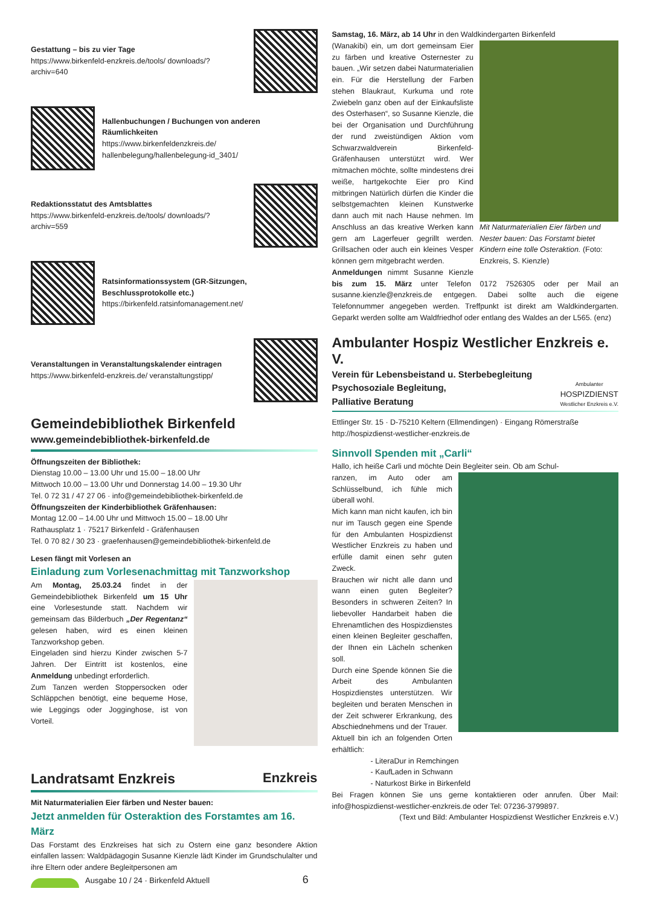Gestattung – bis zu vier Tage
https://www.birkenfeld-enzkreis.de/tools/ downloads/?archiv=640
Hallenbuchungen / Buchungen von anderen Räumlichkeiten
https://www.birkenfeldenzkreis.de/ hallenbelegung/hallenbelegung-id_3401/
Redaktionsstatut des Amtsblattes
https://www.birkenfeld-enzkreis.de/tools/ downloads/?archiv=559
Ratsinformationssystem (GR-Sitzungen, Beschlussprotokolle etc.)
https://birkenfeld.ratsinfomanagement.net/
Veranstaltungen in Veranstaltungskalender eintragen
https://www.birkenfeld-enzkreis.de/ veranstaltungstipp/
Gemeindebibliothek Birkenfeld
www.gemeindebibliothek-birkenfeld.de
Öffnungszeiten der Bibliothek:
Dienstag 10.00 – 13.00 Uhr und 15.00 – 18.00 Uhr
Mittwoch 10.00 – 13.00 Uhr und Donnerstag 14.00 – 19.30 Uhr
Tel. 0 72 31 / 47 27 06 · info@gemeindebibliothek-birkenfeld.de
Öffnungszeiten der Kinderbibliothek Gräfenhausen:
Montag 12.00 – 14.00 Uhr und Mittwoch 15.00 – 18.00 Uhr
Rathausplatz 1 · 75217 Birkenfeld - Gräfenhausen
Tel. 0 70 82 / 30 23 · graefenhausen@gemeindebibliothek-birkenfeld.de
Lesen fängt mit Vorlesen an
Einladung zum Vorlesenachmittag mit Tanzworkshop
Am Montag, 25.03.24 findet in der Gemeindebibliothek Birkenfeld um 15 Uhr eine Vorlesestunde statt. Nachdem wir gemeinsam das Bilderbuch „Der Regentanz“ gelesen haben, wird es einen kleinen Tanzworkshop geben.
Eingeladen sind hierzu Kinder zwischen 5-7 Jahren. Der Eintritt ist kostenlos, eine Anmeldung unbedingt erforderlich.
Zum Tanzen werden Stoppersocken oder Schläppchen benötigt, eine bequeme Hose, wie Leggings oder Jogginghose, ist von Vorteil.
Landratsamt Enzkreis
Enzkreis
Mit Naturmaterialien Eier färben und Nester bauen:
Jetzt anmelden für Osteraktion des Forstamtes am 16. März
Das Forstamt des Enzkreises hat sich zu Ostern eine ganz besondere Aktion einfallen lassen: Waldpädagogin Susanne Kienzle lädt Kinder im Grundschulalter und ihre Eltern oder andere Begleitpersonen am
Samstag, 16. März, ab 14 Uhr in den Waldkindergarten Birkenfeld
Mit Naturmaterialien Eier färben und Nester bauen: Das Forstamt bietet Kindern eine tolle Osteraktion. (Foto: Enzkreis, S. Kienzle)
(Wanakibi) ein, um dort gemeinsam Eier zu färben und kreative Osternester zu bauen. „Wir setzen dabei Naturmaterialien ein. Für die Herstellung der Farben stehen Blaukraut, Kurkuma und rote Zwiebeln ganz oben auf der Einkaufsliste des Osterhasen“, so Susanne Kienzle, die bei der Organisation und Durchführung der rund zweistündigen Aktion vom Schwarzwaldverein Birkenfeld-Gräfenhausen unterstützt wird. Wer mitmachen möchte, sollte mindestens drei weiße, hartgekochte Eier pro Kind mitbringen Natürlich dürfen die Kinder die selbstgemachten kleinen Kunstwerke dann auch mit nach Hause nehmen. Im Anschluss an das kreative Werken kann gern am Lagerfeuer gegrillt werden. Grillsachen oder auch ein kleines Vesper können gern mitgebracht werden.
Anmeldungen nimmt Susanne Kienzle bis zum 15. März unter Telefon 0172 7526305 oder per Mail an susanne.kienzle@enzkreis.de entgegen. Dabei sollte auch die eigene Telefonnummer angegeben werden. Treffpunkt ist direkt am Waldkindergarten. Geparkt werden sollte am Waldfriedhof oder entlang des Waldes an der L565. (enz)
Ambulanter Hospiz Westlicher Enzkreis e. V.
Verein für Lebensbeistand u. Sterbebegleitung
Psychosoziale Begleitung,
Palliative Beratung Ambulanter
HOSPIZDIENST
Westlicher Enzkreis e.V.
Ettlinger Str. 15 · D-75210 Keltern (Ellmendingen) · Eingang Römerstraße
http://hospizdienst-westlicher-enzkreis.de
Sinnvoll Spenden mit „Carli“
Hallo, ich heiße Carli und möchte Dein Begleiter sein. Ob am Schul-
ranzen, im Auto oder am Schlüsselbund, ich fühle mich überall wohl.
Mich kann man nicht kaufen, ich bin nur im Tausch gegen eine Spende für den Ambulanten Hospizdienst Westlicher Enzkreis zu haben und erfülle damit einen sehr guten Zweck.
Brauchen wir nicht alle dann und wann einen guten Begleiter? Besonders in schweren Zeiten? In liebevoller Handarbeit haben die Ehrenamtlichen des Hospizdienstes einen kleinen Begleiter geschaffen, der Ihnen ein Lächeln schenken soll.
Durch eine Spende können Sie die Arbeit des Ambulanten Hospizdienstes unterstützen. Wir begleiten und beraten Menschen in der Zeit schwerer Erkrankung, des Abschiednehmens und der Trauer.
Aktuell bin ich an folgenden Orten erhältlich:
- LiteraDur in Remchingen
- KaufLaden in Schwann
- Naturkost Birke in Birkenfeld
Bei Fragen können Sie uns gerne kontaktieren oder anrufen. Über Mail: info@hospizdienst-westlicher-enzkreis.de oder Tel: 07236-3799897.
(Text und Bild: Ambulanter Hospizdienst Westlicher Enzkreis e.V.)
Ausgabe 10 / 24 · Birkenfeld Aktuell 6